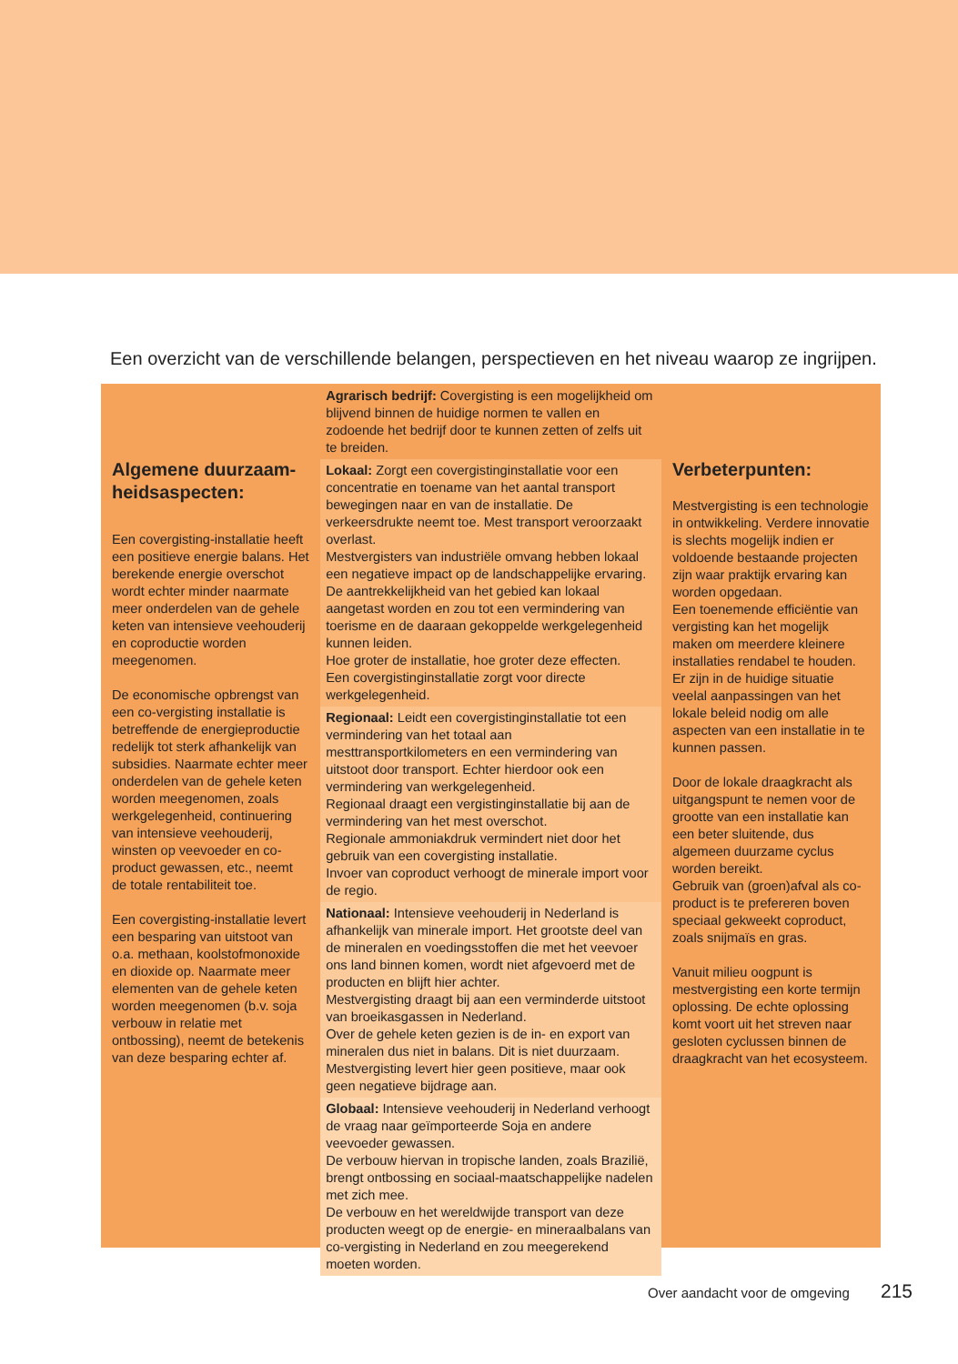Een overzicht van de verschillende belangen, perspectieven en het niveau waarop ze ingrijpen.
Algemene duurzaam-heidsaspecten:
Een covergisting-installatie heeft een positieve energie balans. Het berekende energie overschot wordt echter minder naarmate meer onderdelen van de gehele keten van intensieve veehouderij en coproductie worden meegenomen.
De economische opbrengst van een co-vergisting installatie is betreffende de energieproductie redelijk tot sterk afhankelijk van subsidies. Naarmate echter meer onderdelen van de gehele keten worden meegenomen, zoals werkgelegenheid, continuering van intensieve veehouderij, winsten op veevoeder en co-product gewassen, etc., neemt de totale rentabiliteit toe.
Een covergisting-installatie levert een besparing van uitstoot van o.a. methaan, koolstofmonoxide en dioxide op. Naarmate meer elementen van de gehele keten worden meegenomen (b.v. soja verbouw in relatie met ontbossing), neemt de betekenis van deze besparing echter af.
Agrarisch bedrijf: Covergisting is een mogelijkheid om blijvend binnen de huidige normen te vallen en zodoende het bedrijf door te kunnen zetten of zelfs uit te breiden.
Lokaal: Zorgt een covergistinginstallatie voor een concentratie en toename van het aantal transport bewegingen naar en van de installatie. De verkeersdrukte neemt toe. Mest transport veroorzaakt overlast.
Mestvergisters van industriële omvang hebben lokaal een negatieve impact op de landschappelijke ervaring. De aantrekkelijkheid van het gebied kan lokaal aangetast worden en zou tot een vermindering van toerisme en de daaraan gekoppelde werkgelegenheid kunnen leiden.
Hoe groter de installatie, hoe groter deze effecten.
Een covergistinginstallatie zorgt voor directe werkgelegenheid.
Regionaal: Leidt een covergistinginstallatie tot een vermindering van het totaal aan mesttransportkilometers en een vermindering van uitstoot door transport. Echter hierdoor ook een vermindering van werkgelegenheid.
Regionaal draagt een vergistinginstallatie bij aan de vermindering van het mest overschot.
Regionale ammoniakdruk vermindert niet door het gebruik van een covergisting installatie.
Invoer van coproduct verhoogt de minerale import voor de regio.
Nationaal: Intensieve veehouderij in Nederland is afhankelijk van minerale import. Het grootste deel van de mineralen en voedingsstoffen die met het veevoer ons land binnen komen, wordt niet afgevoerd met de producten en blijft hier achter.
Mestvergisting draagt bij aan een verminderde uitstoot van broeikasgassen in Nederland.
Over de gehele keten gezien is de in- en export van mineralen dus niet in balans. Dit is niet duurzaam.
Mestvergisting levert hier geen positieve, maar ook geen negatieve bijdrage aan.
Globaal: Intensieve veehouderij in Nederland verhoogt de vraag naar geïmporteerde Soja en andere veevoeder gewassen.
De verbouw hiervan in tropische landen, zoals Brazilië, brengt ontbossing en sociaal-maatschappelijke nadelen met zich mee.
De verbouw en het wereldwijde transport van deze producten weegt op de energie- en mineraalbalans van co-vergisting in Nederland en zou meegerekend moeten worden.
Verbeterpunten:
Mestvergisting is een technologie in ontwikkeling. Verdere innovatie is slechts mogelijk indien er voldoende bestaande projecten zijn waar praktijk ervaring kan worden opgedaan.
Een toenemende efficiëntie van vergisting kan het mogelijk maken om meerdere kleinere installaties rendabel te houden.
Er zijn in de huidige situatie veelal aanpassingen van het lokale beleid nodig om alle aspecten van een installatie in te kunnen passen.
Door de lokale draagkracht als uitgangspunt te nemen voor de grootte van een installatie kan een beter sluitende, dus algemeen duurzame cyclus worden bereikt.
Gebruik van (groen)afval als co-product is te prefereren boven speciaal gekweekt coproduct, zoals snijmaïs en gras.
Vanuit milieu oogpunt is mestvergisting een korte termijn oplossing. De echte oplossing komt voort uit het streven naar gesloten cyclussen binnen de draagkracht van het ecosysteem.
Over aandacht voor de omgeving 215